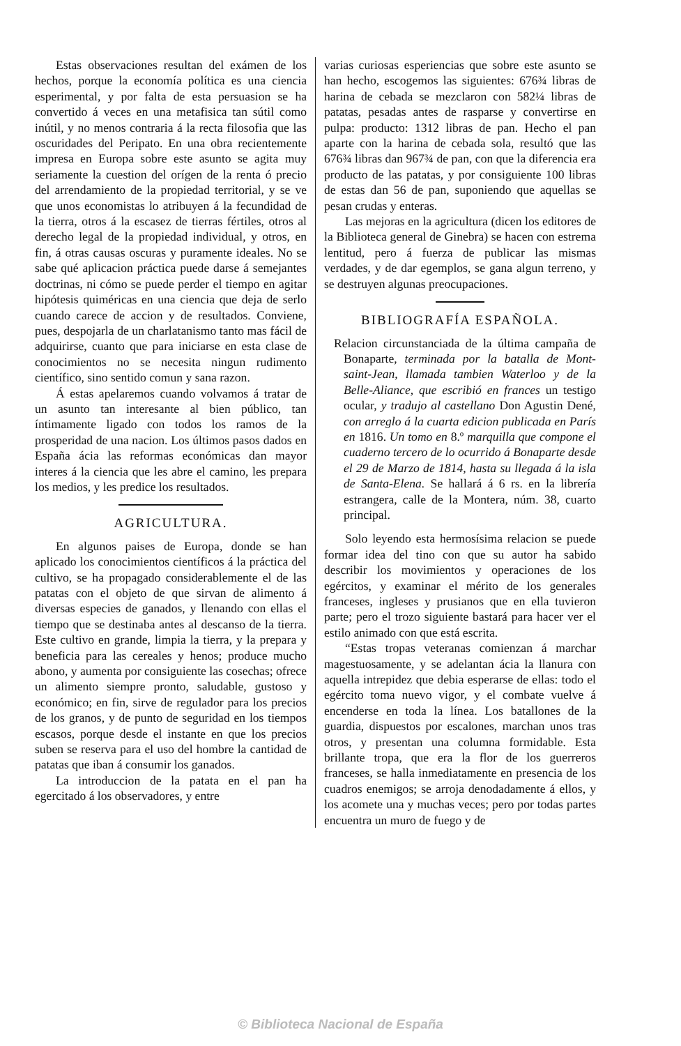Estas observaciones resultan del exámen de los hechos, porque la economía política es una ciencia esperimental, y por falta de esta persuasion se ha convertido á veces en una metafisica tan sútil como inútil, y no menos contraria á la recta filosofia que las oscuridades del Peripato. En una obra recientemente impresa en Europa sobre este asunto se agita muy seriamente la cuestion del orígen de la renta ó precio del arrendamiento de la propiedad territorial, y se ve que unos economistas lo atribuyen á la fecundidad de la tierra, otros á la escasez de tierras fértiles, otros al derecho legal de la propiedad individual, y otros, en fin, á otras causas oscuras y puramente ideales. No se sabe qué aplicacion práctica puede darse á semejantes doctrinas, ni cómo se puede perder el tiempo en agitar hipótesis quiméricas en una ciencia que deja de serlo cuando carece de accion y de resultados. Conviene, pues, despojarla de un charlatanismo tanto mas fácil de adquirirse, cuanto que para iniciarse en esta clase de conocimientos no se necesita ningun rudimento científico, sino sentido comun y sana razon.
Á estas apelaremos cuando volvamos á tratar de un asunto tan interesante al bien público, tan íntimamente ligado con todos los ramos de la prosperidad de una nacion. Los últimos pasos dados en España ácia las reformas económicas dan mayor interes á la ciencia que les abre el camino, les prepara los medios, y les predice los resultados.
AGRICULTURA.
En algunos paises de Europa, donde se han aplicado los conocimientos científicos á la práctica del cultivo, se ha propagado considerablemente el de las patatas con el objeto de que sirvan de alimento á diversas especies de ganados, y llenando con ellas el tiempo que se destinaba antes al descanso de la tierra. Este cultivo en grande, limpia la tierra, y la prepara y beneficia para las cereales y henos; produce mucho abono, y aumenta por consiguiente las cosechas; ofrece un alimento siempre pronto, saludable, gustoso y económico; en fin, sirve de regulador para los precios de los granos, y de punto de seguridad en los tiempos escasos, porque desde el instante en que los precios suben se reserva para el uso del hombre la cantidad de patatas que iban á consumir los ganados.
La introduccion de la patata en el pan ha egercitado á los observadores, y entre
varias curiosas esperiencias que sobre este asunto se han hecho, escogemos las siguientes: 676¾ libras de harina de cebada se mezclaron con 582¼ libras de patatas, pesadas antes de rasparse y convertirse en pulpa: producto: 1312 libras de pan. Hecho el pan aparte con la harina de cebada sola, resultó que las 676¾ libras dan 967¾ de pan, con que la diferencia era producto de las patatas, y por consiguiente 100 libras de estas dan 56 de pan, suponiendo que aquellas se pesan crudas y enteras.
Las mejoras en la agricultura (dicen los editores de la Biblioteca general de Ginebra) se hacen con estrema lentitud, pero á fuerza de publicar las mismas verdades, y de dar egemplos, se gana algun terreno, y se destruyen algunas preocupaciones.
BIBLIOGRAFÍA ESPAÑOLA.
Relacion circunstanciada de la última campaña de Bonaparte, terminada por la batalla de Mont-saint-Jean, llamada tambien Waterloo y de la Belle-Aliance, que escribió en frances un testigo ocular, y tradujo al castellano Don Agustin Dené, con arreglo á la cuarta edicion publicada en París en 1816. Un tomo en 8.º marquilla que compone el cuaderno tercero de lo ocurrido á Bonaparte desde el 29 de Marzo de 1814, hasta su llegada á la isla de Santa-Elena. Se hallará á 6 rs. en la librería estrangera, calle de la Montera, núm. 38, cuarto principal.
Solo leyendo esta hermosísima relacion se puede formar idea del tino con que su autor ha sabido describir los movimientos y operaciones de los egércitos, y examinar el mérito de los generales franceses, ingleses y prusianos que en ella tuvieron parte; pero el trozo siguiente bastará para hacer ver el estilo animado con que está escrita.
“Estas tropas veteranas comienzan á marchar magestuosamente, y se adelantan ácia la llanura con aquella intrepidez que debia esperarse de ellas: todo el egército toma nuevo vigor, y el combate vuelve á encenderse en toda la línea. Los batallones de la guardia, dispuestos por escalones, marchan unos tras otros, y presentan una columna formidable. Esta brillante tropa, que era la flor de los guerreros franceses, se halla inmediatamente en presencia de los cuadros enemigos; se arroja denodadamente á ellos, y los acomete una y muchas veces; pero por todas partes encuentra un muro de fuego y de
© Biblioteca Nacional de España